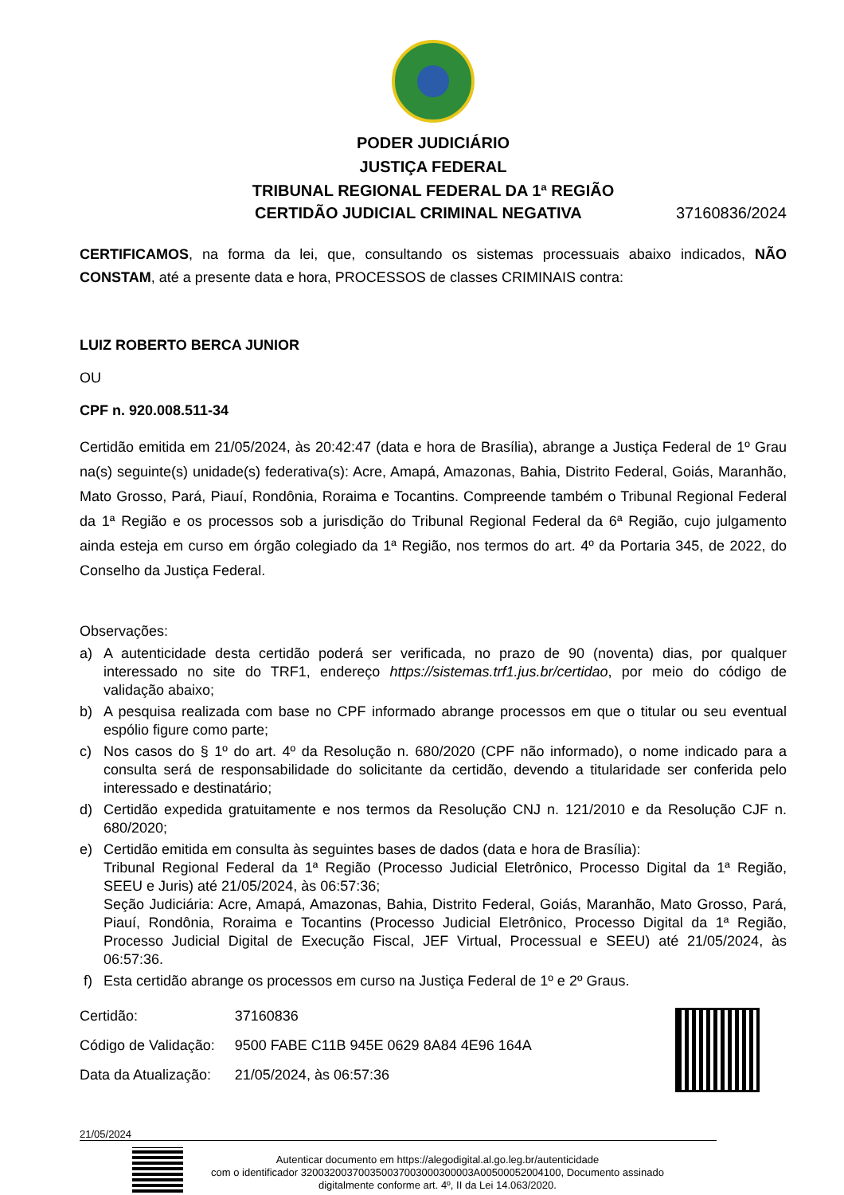PODER JUDICIÁRIO
JUSTIÇA FEDERAL
TRIBUNAL REGIONAL FEDERAL DA 1ª REGIÃO
CERTIDÃO JUDICIAL CRIMINAL NEGATIVA 37160836/2024
CERTIFICAMOS, na forma da lei, que, consultando os sistemas processuais abaixo indicados, NÃO CONSTAM, até a presente data e hora, PROCESSOS de classes CRIMINAIS contra:
LUIZ ROBERTO BERCA JUNIOR
OU
CPF n. 920.008.511-34
Certidão emitida em 21/05/2024, às 20:42:47 (data e hora de Brasília), abrange a Justiça Federal de 1º Grau na(s) seguinte(s) unidade(s) federativa(s): Acre, Amapá, Amazonas, Bahia, Distrito Federal, Goiás, Maranhão, Mato Grosso, Pará, Piauí, Rondônia, Roraima e Tocantins. Compreende também o Tribunal Regional Federal da 1ª Região e os processos sob a jurisdição do Tribunal Regional Federal da 6ª Região, cujo julgamento ainda esteja em curso em órgão colegiado da 1ª Região, nos termos do art. 4º da Portaria 345, de 2022, do Conselho da Justiça Federal.
Observações:
a) A autenticidade desta certidão poderá ser verificada, no prazo de 90 (noventa) dias, por qualquer interessado no site do TRF1, endereço https://sistemas.trf1.jus.br/certidao, por meio do código de validação abaixo;
b) A pesquisa realizada com base no CPF informado abrange processos em que o titular ou seu eventual espólio figure como parte;
c) Nos casos do § 1º do art. 4º da Resolução n. 680/2020 (CPF não informado), o nome indicado para a consulta será de responsabilidade do solicitante da certidão, devendo a titularidade ser conferida pelo interessado e destinatário;
d) Certidão expedida gratuitamente e nos termos da Resolução CNJ n. 121/2010 e da Resolução CJF n. 680/2020;
e) Certidão emitida em consulta às seguintes bases de dados (data e hora de Brasília):
Tribunal Regional Federal da 1ª Região (Processo Judicial Eletrônico, Processo Digital da 1ª Região, SEEU e Juris) até 21/05/2024, às 06:57:36;
Seção Judiciária: Acre, Amapá, Amazonas, Bahia, Distrito Federal, Goiás, Maranhão, Mato Grosso, Pará, Piauí, Rondônia, Roraima e Tocantins (Processo Judicial Eletrônico, Processo Digital da 1ª Região, Processo Judicial Digital de Execução Fiscal, JEF Virtual, Processual e SEEU) até 21/05/2024, às 06:57:36.
f) Esta certidão abrange os processos em curso na Justiça Federal de 1º e 2º Graus.
| Certidão: | 37160836 |
| Código de Validação: | 9500 FABE C11B 945E 0629 8A84 4E96 164A |
| Data da Atualização: | 21/05/2024, às 06:57:36 |
21/05/2024
Autenticar documento em https://alegodigital.al.go.leg.br/autenticidade
com o identificador 320032003700350037003000300003A00500052004100, Documento assinado
digitalmente conforme art. 4º, II da Lei 14.063/2020.